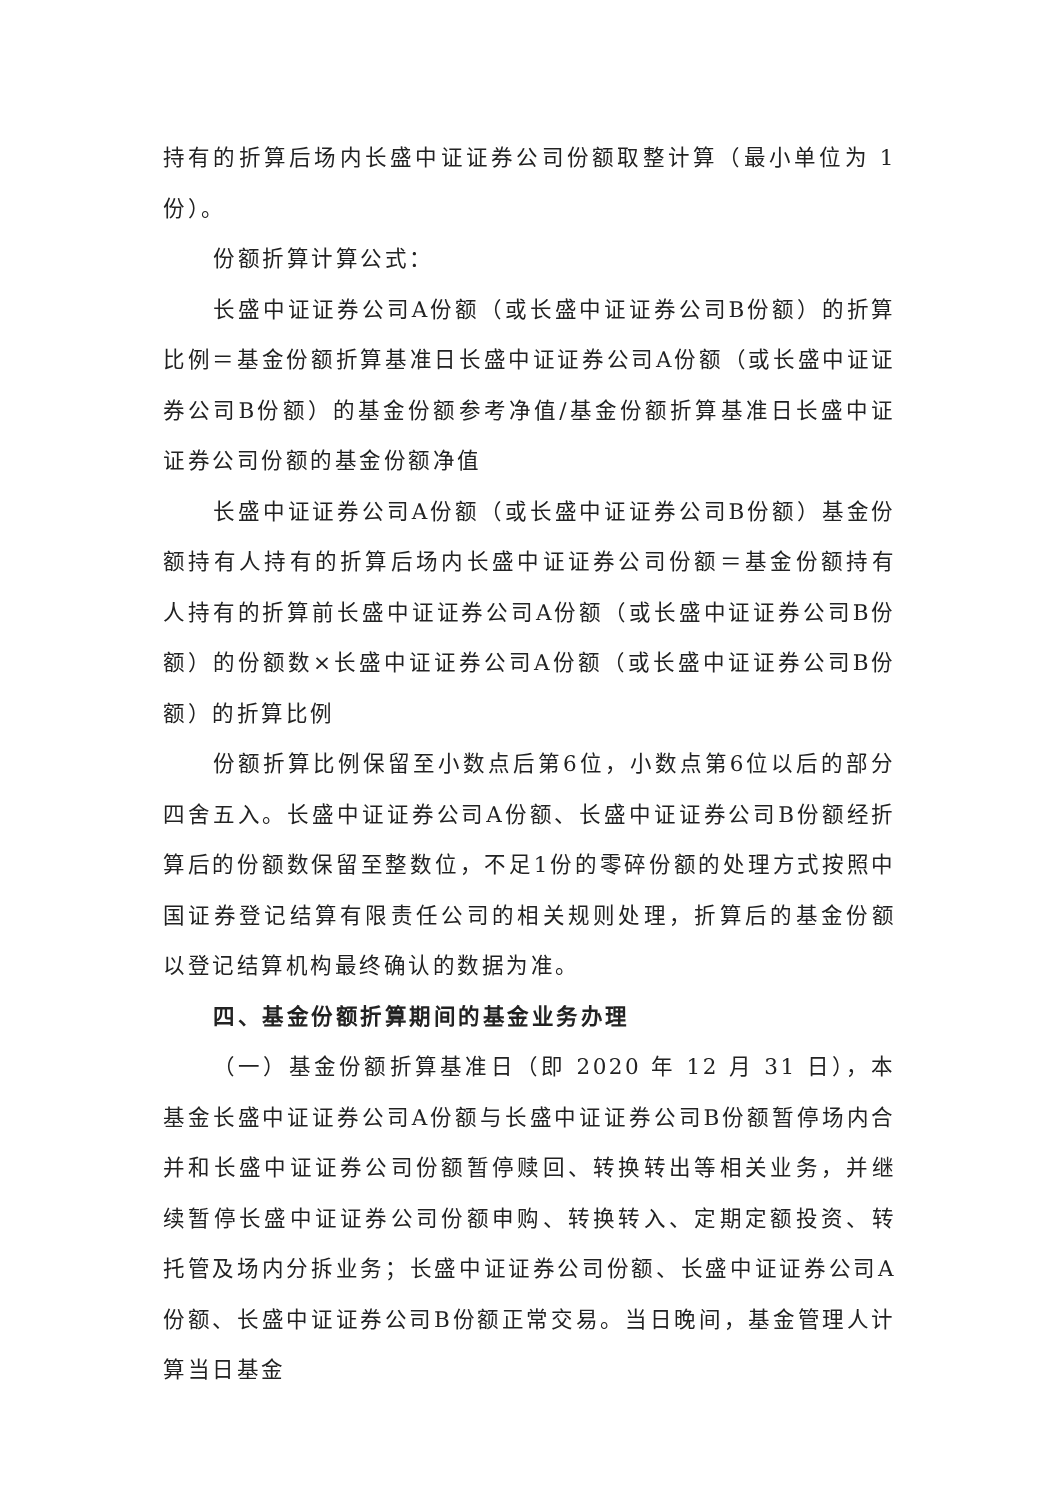持有的折算后场内长盛中证证券公司份额取整计算（最小单位为 1 份）。
份额折算计算公式：
长盛中证证券公司A份额（或长盛中证证券公司B份额）的折算比例＝基金份额折算基准日长盛中证证券公司A份额（或长盛中证证券公司B份额）的基金份额参考净值/基金份额折算基准日长盛中证证券公司份额的基金份额净值
长盛中证证券公司A份额（或长盛中证证券公司B份额）基金份额持有人持有的折算后场内长盛中证证券公司份额＝基金份额持有人持有的折算前长盛中证证券公司A份额（或长盛中证证券公司B份额）的份额数×长盛中证证券公司A份额（或长盛中证证券公司B份额）的折算比例
份额折算比例保留至小数点后第6位，小数点第6位以后的部分四舍五入。长盛中证证券公司A份额、长盛中证证券公司B份额经折算后的份额数保留至整数位，不足1份的零碎份额的处理方式按照中国证券登记结算有限责任公司的相关规则处理，折算后的基金份额以登记结算机构最终确认的数据为准。
四、基金份额折算期间的基金业务办理
（一）基金份额折算基准日（即 2020 年 12 月 31 日），本基金长盛中证证券公司A份额与长盛中证证券公司B份额暂停场内合并和长盛中证证券公司份额暂停赎回、转换转出等相关业务，并继续暂停长盛中证证券公司份额申购、转换转入、定期定额投资、转托管及场内分拆业务；长盛中证证券公司份额、长盛中证证券公司A份额、长盛中证证券公司B份额正常交易。当日晚间，基金管理人计算当日基金